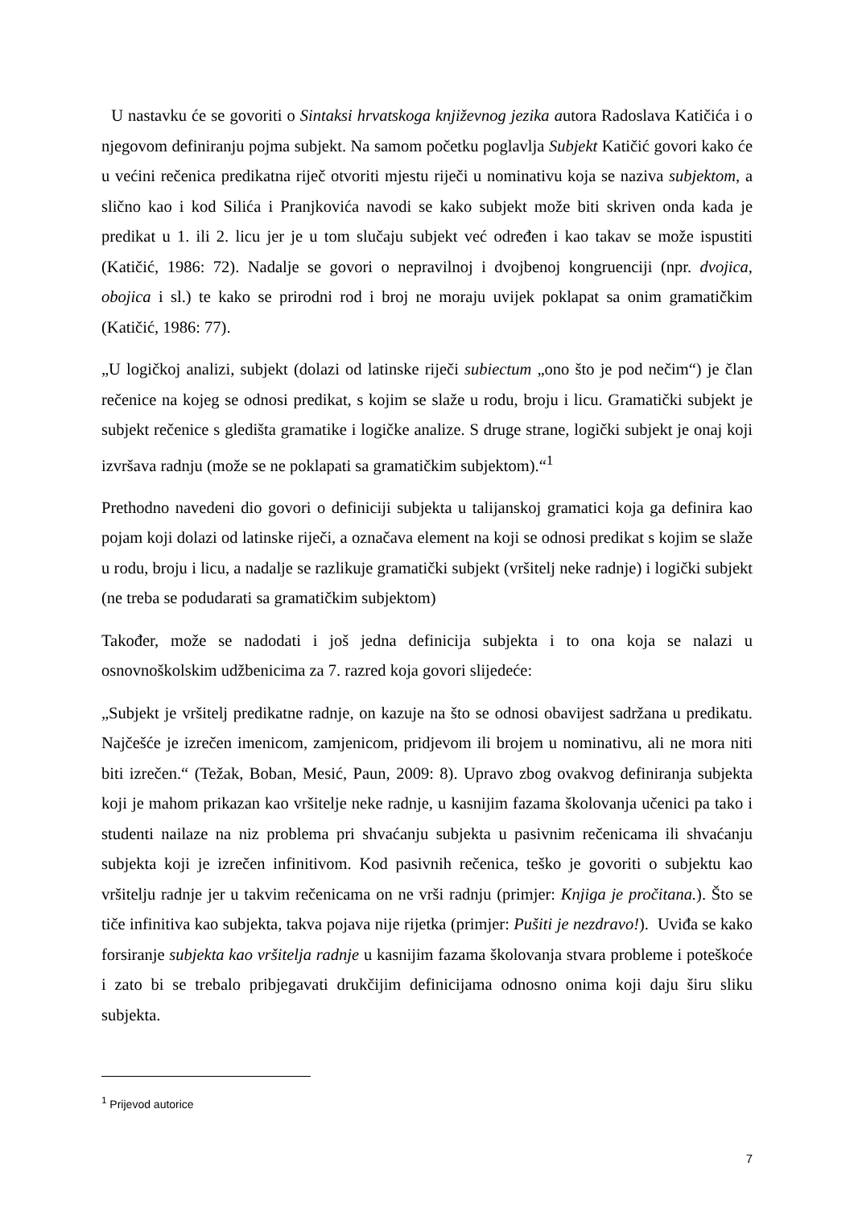U nastavku će se govoriti o Sintaksi hrvatskoga književnog jezika autora Radoslava Katičića i o njegovom definiranju pojma subjekt. Na samom početku poglavlja Subjekt Katičić govori kako će u većini rečenica predikatna riječ otvoriti mjestu riječi u nominativu koja se naziva subjektom, a slično kao i kod Silića i Pranjkovića navodi se kako subjekt može biti skriven onda kada je predikat u 1. ili 2. licu jer je u tom slučaju subjekt već određen i kao takav se može ispustiti (Katičić, 1986: 72). Nadalje se govori o nepravilnoj i dvojbenoj kongruenciji (npr. dvojica, obojica i sl.) te kako se prirodni rod i broj ne moraju uvijek poklapat sa onim gramatičkim (Katičić, 1986: 77).
„U logičkoj analizi, subjekt (dolazi od latinske riječi subiectum „ono što je pod nečim“) je član rečenice na kojeg se odnosi predikat, s kojim se slaže u rodu, broju i licu. Gramatički subjekt je subjekt rečenice s gledišta gramatike i logičke analize. S druge strane, logički subjekt je onaj koji izvršava radnju (može se ne poklapati sa gramatičkim subjektom).“<sup>1</sup>
Prethodno navedeni dio govori o definiciji subjekta u talijanskoj gramatici koja ga definira kao pojam koji dolazi od latinske riječi, a označava element na koji se odnosi predikat s kojim se slaže u rodu, broju i licu, a nadalje se razlikuje gramatički subjekt (vršitelj neke radnje) i logički subjekt (ne treba se podudarati sa gramatičkim subjektom)
Također, može se nadodati i još jedna definicija subjekta i to ona koja se nalazi u osnovnoškolskim udžbenicima za 7. razred koja govori slijedeće:
„Subjekt je vršitelj predikatne radnje, on kazuje na što se odnosi obavijest sadržana u predikatu. Najčešće je izrečen imenicom, zamjenicom, pridjevom ili brojem u nominativu, ali ne mora niti biti izrečen.“ (Težak, Boban, Mesić, Paun, 2009: 8). Upravo zbog ovakvog definiranja subjekta koji je mahom prikazan kao vršitelje neke radnje, u kasnijim fazama školovanja učenici pa tako i studenti nailaze na niz problema pri shvaćanju subjekta u pasivnim rečenicama ili shvaćanju subjekta koji je izrečen infinitivom. Kod pasivnih rečenica, teško je govoriti o subjektu kao vršitelju radnje jer u takvim rečenicama on ne vrši radnju (primjer: Knjiga je pročitana.). Što se tiče infinitiva kao subjekta, takva pojava nije rijetka (primjer: Pušiti je nezdravo!). Uviđa se kako forsiranje subjekta kao vršitelja radnje u kasnijim fazama školovanja stvara probleme i poteškoće i zato bi se trebalo pribjegavati drukčijim definicijama odnosno onima koji daju širu sliku subjekta.
<sup>1</sup> Prijevod autorice
7